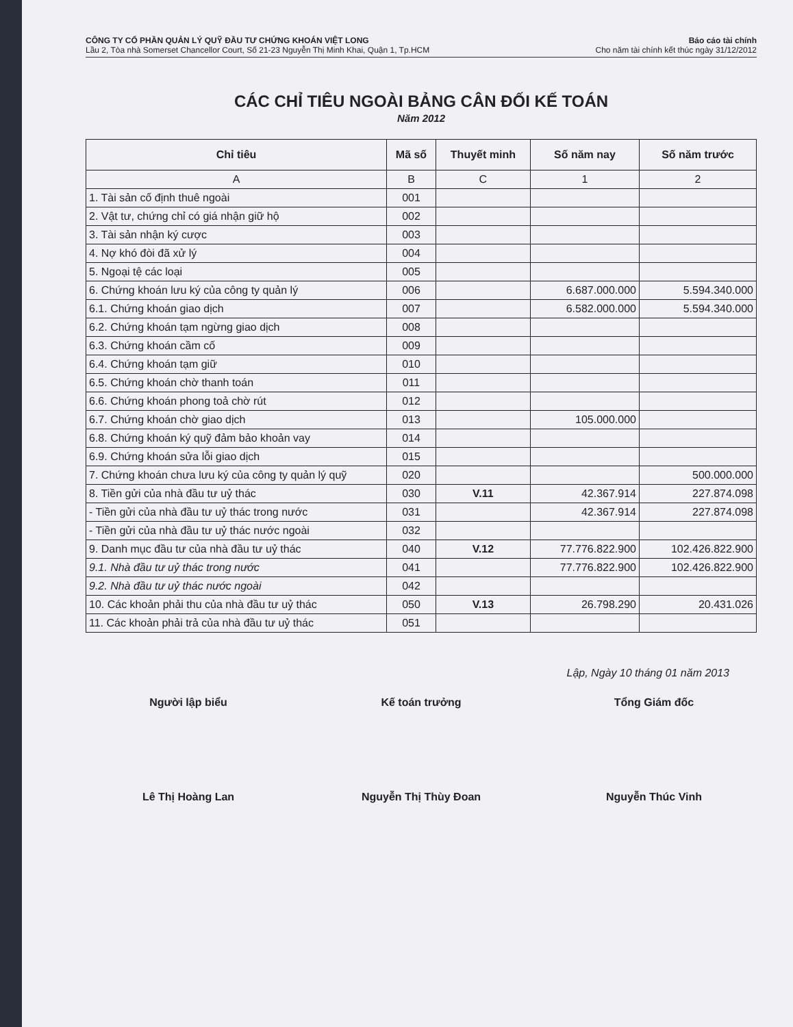CÔNG TY CỔ PHẦN QUẢN LÝ QUỸ ĐẦU TƯ CHỨNG KHOÁN VIỆT LONG
Lầu 2, Tòa nhà Somerset Chancellor Court, Số 21-23 Nguyễn Thị Minh Khai, Quận 1, Tp.HCM
Báo cáo tài chính
Cho năm tài chính kết thúc ngày 31/12/2012
CÁC CHỈ TIÊU NGOÀI BẢNG CÂN ĐỐI KẾ TOÁN
Năm 2012
| Chỉ tiêu | Mã số | Thuyết minh | Số năm nay | Số năm trước |
| --- | --- | --- | --- | --- |
| A | B | C | 1 | 2 |
| 1. Tài sản cố định thuê ngoài | 001 | | | |
| 2. Vật tư, chứng chỉ có giá nhận giữ hộ | 002 | | | |
| 3. Tài sản nhận ký cược | 003 | | | |
| 4. Nợ khó đòi đã xử lý | 004 | | | |
| 5. Ngoại tệ các loại | 005 | | | |
| 6. Chứng khoán lưu ký của công ty quản lý | 006 | | 6.687.000.000 | 5.594.340.000 |
| 6.1. Chứng khoán giao dịch | 007 | | 6.582.000.000 | 5.594.340.000 |
| 6.2. Chứng khoán tạm ngừng giao dịch | 008 | | | |
| 6.3. Chứng khoán cầm cố | 009 | | | |
| 6.4. Chứng khoán tạm giữ | 010 | | | |
| 6.5. Chứng khoán chờ thanh toán | 011 | | | |
| 6.6. Chứng khoán phong toả chờ rút | 012 | | | |
| 6.7. Chứng khoán chờ giao dịch | 013 | | 105.000.000 | |
| 6.8. Chứng khoán ký quỹ đảm bảo khoản vay | 014 | | | |
| 6.9. Chứng khoán sửa lỗi giao dịch | 015 | | | |
| 7. Chứng khoán chưa lưu ký của công ty quản lý quỹ | 020 | | | 500.000.000 |
| 8. Tiền gửi của nhà đầu tư uỷ thác | 030 | V.11 | 42.367.914 | 227.874.098 |
| - Tiền gửi của nhà đầu tư uỷ thác trong nước | 031 | | 42.367.914 | 227.874.098 |
| - Tiền gửi của nhà đầu tư uỷ thác nước ngoài | 032 | | | |
| 9. Danh mục đầu tư của nhà đầu tư uỷ thác | 040 | V.12 | 77.776.822.900 | 102.426.822.900 |
| 9.1. Nhà đầu tư uỷ thác trong nước | 041 | | 77.776.822.900 | 102.426.822.900 |
| 9.2. Nhà đầu tư uỷ thác nước ngoài | 042 | | | |
| 10. Các khoản phải thu của nhà đầu tư uỷ thác | 050 | V.13 | 26.798.290 | 20.431.026 |
| 11. Các khoản phải trả của nhà đầu tư uỷ thác | 051 | | | |
Lập, Ngày 10 tháng 01 năm 2013
Người lập biểu Kế toán trưởng Tổng Giám đốc
Lê Thị Hoàng Lan Nguyễn Thị Thùy Đoan Nguyễn Thúc Vinh